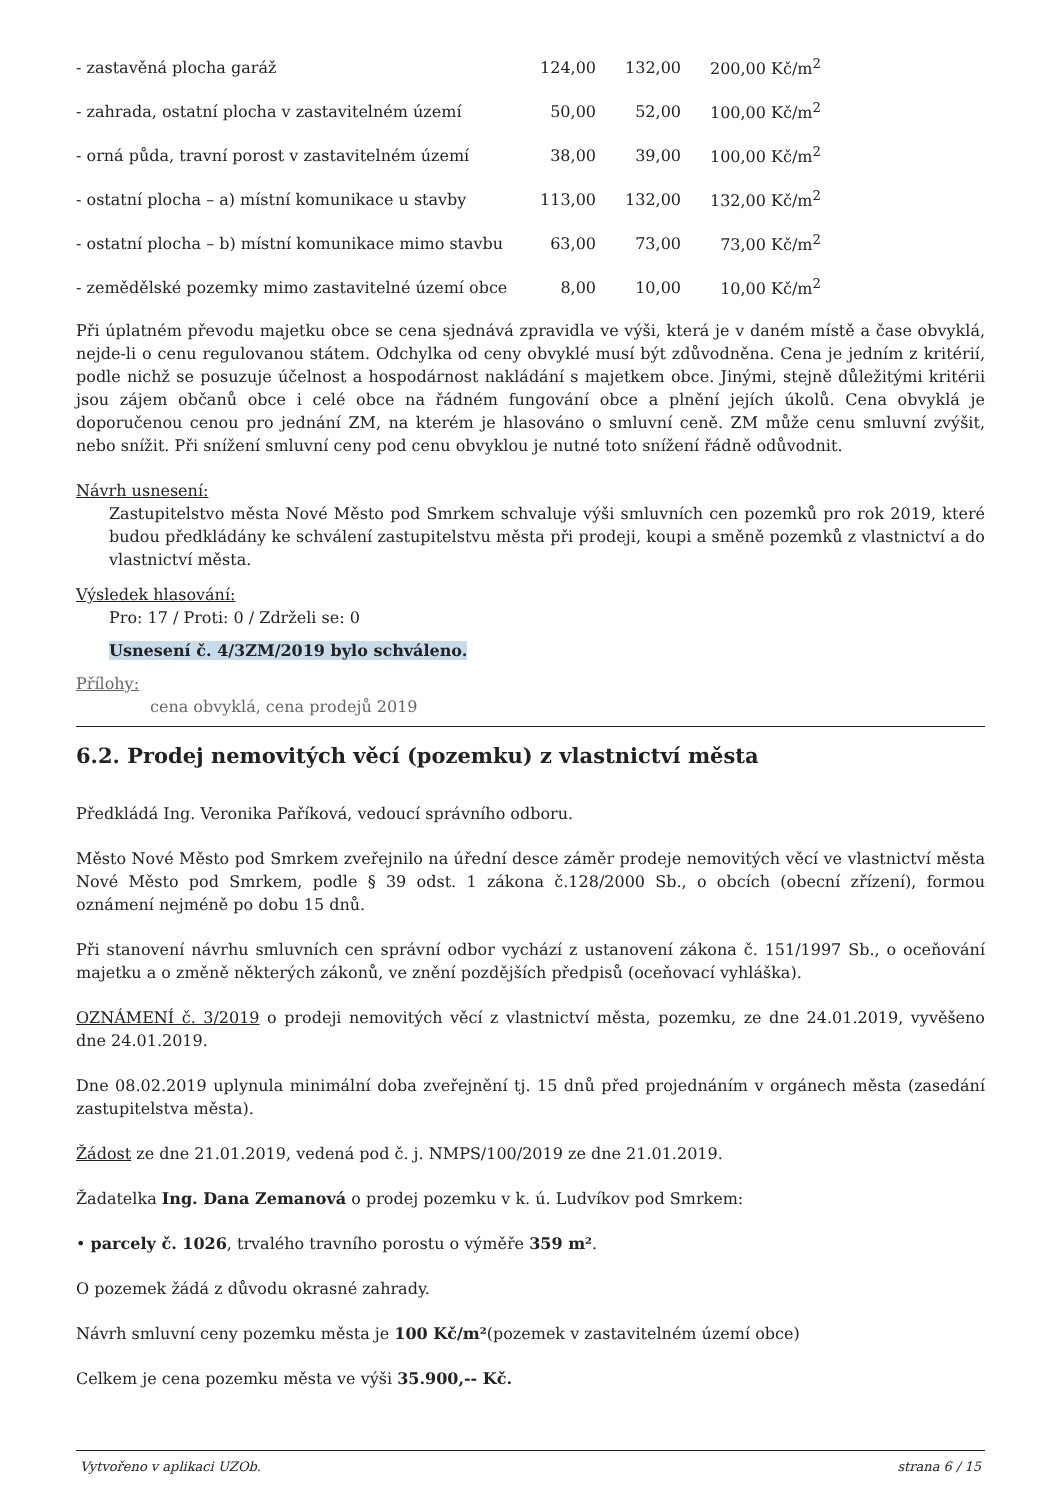| - zastavěná plocha garáž | 124,00 | 132,00 | 200,00 Kč/m<sup>2</sup> |
| - zahrada, ostatní plocha v zastavitelném území | 50,00 | 52,00 | 100,00 Kč/m<sup>2</sup> |
| - orná půda, travní porost v zastavitelném území | 38,00 | 39,00 | 100,00 Kč/m<sup>2</sup> |
| - ostatní plocha – a) místní komunikace u stavby | 113,00 | 132,00 | 132,00 Kč/m<sup>2</sup> |
| - ostatní plocha – b) místní komunikace mimo stavbu | 63,00 | 73,00 | 73,00 Kč/m<sup>2</sup> |
| - zemědělské pozemky mimo zastavitelné území obce | 8,00 | 10,00 | 10,00 Kč/m<sup>2</sup> |
Při úplatném převodu majetku obce se cena sjednává zpravidla ve výši, která je v daném místě a čase obvyklá, nejde-li o cenu regulovanou státem. Odchylka od ceny obvyklé musí být zdůvodněna. Cena je jedním z kritérií, podle nichž se posuzuje účelnost a hospodárnost nakládání s majetkem obce. Jinými, stejně důležitými kritérii jsou zájem občanů obce i celé obce na řádném fungování obce a plnění jejích úkolů. Cena obvyklá je doporučenou cenou pro jednání ZM, na kterém je hlasováno o smluvní ceně. ZM může cenu smluvní zvýšit, nebo snížit. Při snížení smluvní ceny pod cenu obvyklou je nutné toto snížení řádně odůvodnit.
Návrh usnesení:
Zastupitelstvo města Nové Město pod Smrkem schvaluje výši smluvních cen pozemků pro rok 2019, které budou předkládány ke schválení zastupitelstvu města při prodeji, koupi a směně pozemků z vlastnictví a do vlastnictví města.
Výsledek hlasování:
Pro: 17 / Proti: 0 / Zdrželi se: 0
Usnesení č. 4/3ZM/2019 bylo schváleno.
Přílohy:
cena obvyklá, cena prodejů 2019
6.2. Prodej nemovitých věcí (pozemku) z vlastnictví města
Předkládá Ing. Veronika Paříková, vedoucí správního odboru.
Město Nové Město pod Smrkem zveřejnilo na úřední desce záměr prodeje nemovitých věcí ve vlastnictví města Nové Město pod Smrkem, podle § 39 odst. 1 zákona č.128/2000 Sb., o obcích (obecní zřízení), formou oznámení nejméně po dobu 15 dnů.
Při stanovení návrhu smluvních cen správní odbor vychází z ustanovení zákona č. 151/1997 Sb., o oceňování majetku a o změně některých zákonů, ve znění pozdějších předpisů (oceňovací vyhláška).
OZNÁMENÍ č. 3/2019 o prodeji nemovitých věcí z vlastnictví města, pozemku, ze dne 24.01.2019, vyvěšeno dne 24.01.2019.
Dne 08.02.2019 uplynula minimální doba zveřejnění tj. 15 dnů před projednáním v orgánech města (zasedání zastupitelstva města).
Žádost ze dne 21.01.2019, vedená pod č. j. NMPS/100/2019 ze dne 21.01.2019.
Žadatelka Ing. Dana Zemanová o prodej pozemku v k. ú. Ludvíkov pod Smrkem:
• parcely č. 1026, trvalého travního porostu o výměře 359 m².
O pozemek žádá z důvodu okrasné zahrady.
Návrh smluvní ceny pozemku města je 100 Kč/m²(pozemek v zastavitelném území obce)
Celkem je cena pozemku města ve výši 35.900,-- Kč.
Vytvořeno v aplikaci UZOb. strana 6 / 15